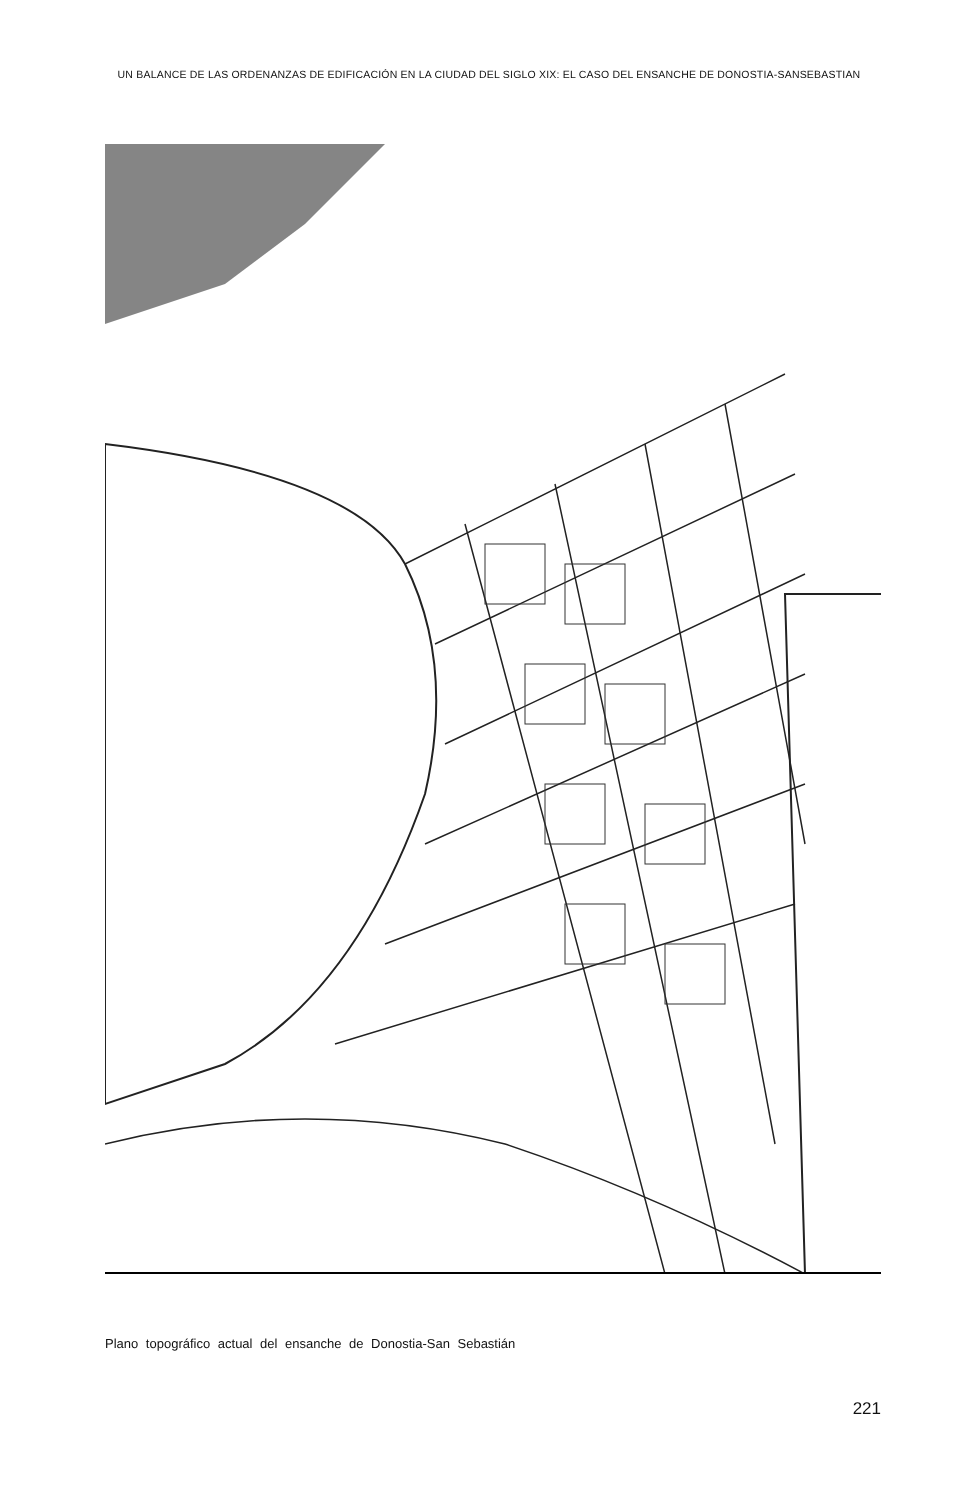UN BALANCE DE LAS ORDENANZAS DE EDIFICACIÓN EN LA CIUDAD DEL SIGLO XIX: EL CASO DEL ENSANCHE DE DONOSTIA-SANSEBASTIAN
Plano topográfico actual del ensanche de Donostia-San Sebastián
221